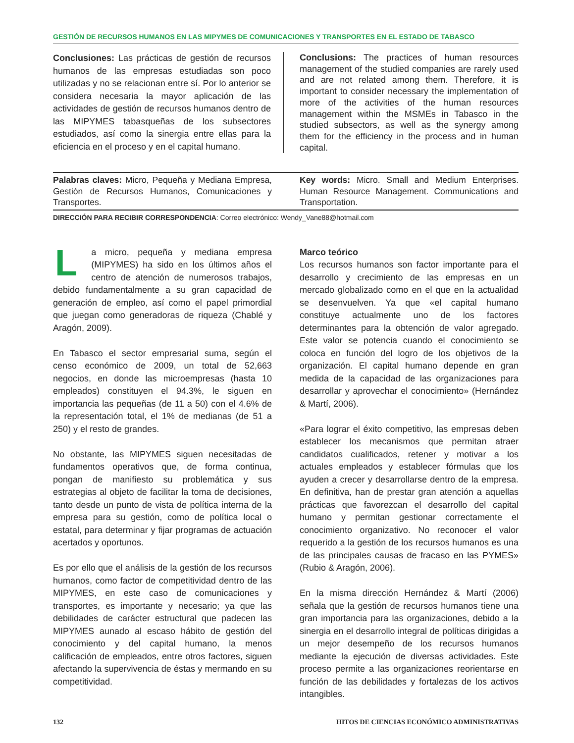GESTIÓN DE RECURSOS HUMANOS EN LAS MIPYMES DE COMUNICACIONES Y TRANSPORTES EN EL ESTADO DE TABASCO
Conclusiones: Las prácticas de gestión de recursos humanos de las empresas estudiadas son poco utilizadas y no se relacionan entre sí. Por lo anterior se considera necesaria la mayor aplicación de las actividades de gestión de recursos humanos dentro de las MIPYMES tabasqueñas de los subsectores estudiados, así como la sinergia entre ellas para la eficiencia en el proceso y en el capital humano.
Conclusions: The practices of human resources management of the studied companies are rarely used and are not related among them. Therefore, it is important to consider necessary the implementation of more of the activities of the human resources management within the MSMEs in Tabasco in the studied subsectors, as well as the synergy among them for the efficiency in the process and in human capital.
Palabras claves: Micro, Pequeña y Mediana Empresa, Gestión de Recursos Humanos, Comunicaciones y Transportes.
Key words: Micro. Small and Medium Enterprises. Human Resource Management. Communications and Transportation.
DIRECCIÓN PARA RECIBIR CORRESPONDENCIA: Correo electrónico: Wendy_Vane88@hotmail.com
La micro, pequeña y mediana empresa (MIPYMES) ha sido en los últimos años el centro de atención de numerosos trabajos, debido fundamentalmente a su gran capacidad de generación de empleo, así como el papel primordial que juegan como generadoras de riqueza (Chablé y Aragón, 2009).
En Tabasco el sector empresarial suma, según el censo económico de 2009, un total de 52,663 negocios, en donde las microempresas (hasta 10 empleados) constituyen el 94.3%, le siguen en importancia las pequeñas (de 11 a 50) con el 4.6% de la representación total, el 1% de medianas (de 51 a 250) y el resto de grandes.
No obstante, las MIPYMES siguen necesitadas de fundamentos operativos que, de forma continua, pongan de manifiesto su problemática y sus estrategias al objeto de facilitar la toma de decisiones, tanto desde un punto de vista de política interna de la empresa para su gestión, como de política local o estatal, para determinar y fijar programas de actuación acertados y oportunos.
Es por ello que el análisis de la gestión de los recursos humanos, como factor de competitividad dentro de las MIPYMES, en este caso de comunicaciones y transportes, es importante y necesario; ya que las debilidades de carácter estructural que padecen las MIPYMES aunado al escaso hábito de gestión del conocimiento y del capital humano, la menos calificación de empleados, entre otros factores, siguen afectando la supervivencia de éstas y mermando en su competitividad.
Marco teórico
Los recursos humanos son factor importante para el desarrollo y crecimiento de las empresas en un mercado globalizado como en el que en la actualidad se desenvuelven. Ya que «el capital humano constituye actualmente uno de los factores determinantes para la obtención de valor agregado. Este valor se potencia cuando el conocimiento se coloca en función del logro de los objetivos de la organización. El capital humano depende en gran medida de la capacidad de las organizaciones para desarrollar y aprovechar el conocimiento» (Hernández & Martí, 2006).
«Para lograr el éxito competitivo, las empresas deben establecer los mecanismos que permitan atraer candidatos cualificados, retener y motivar a los actuales empleados y establecer fórmulas que los ayuden a crecer y desarrollarse dentro de la empresa. En definitiva, han de prestar gran atención a aquellas prácticas que favorezcan el desarrollo del capital humano y permitan gestionar correctamente el conocimiento organizativo. No reconocer el valor requerido a la gestión de los recursos humanos es una de las principales causas de fracaso en las PYMES» (Rubio & Aragón, 2006).
En la misma dirección Hernández & Martí (2006) señala que la gestión de recursos humanos tiene una gran importancia para las organizaciones, debido a la sinergia en el desarrollo integral de políticas dirigidas a un mejor desempeño de los recursos humanos mediante la ejecución de diversas actividades. Este proceso permite a las organizaciones reorientarse en función de las debilidades y fortalezas de los activos intangibles.
132 HITOS DE CIENCIAS ECONÓMICO ADMINISTRATIVAS